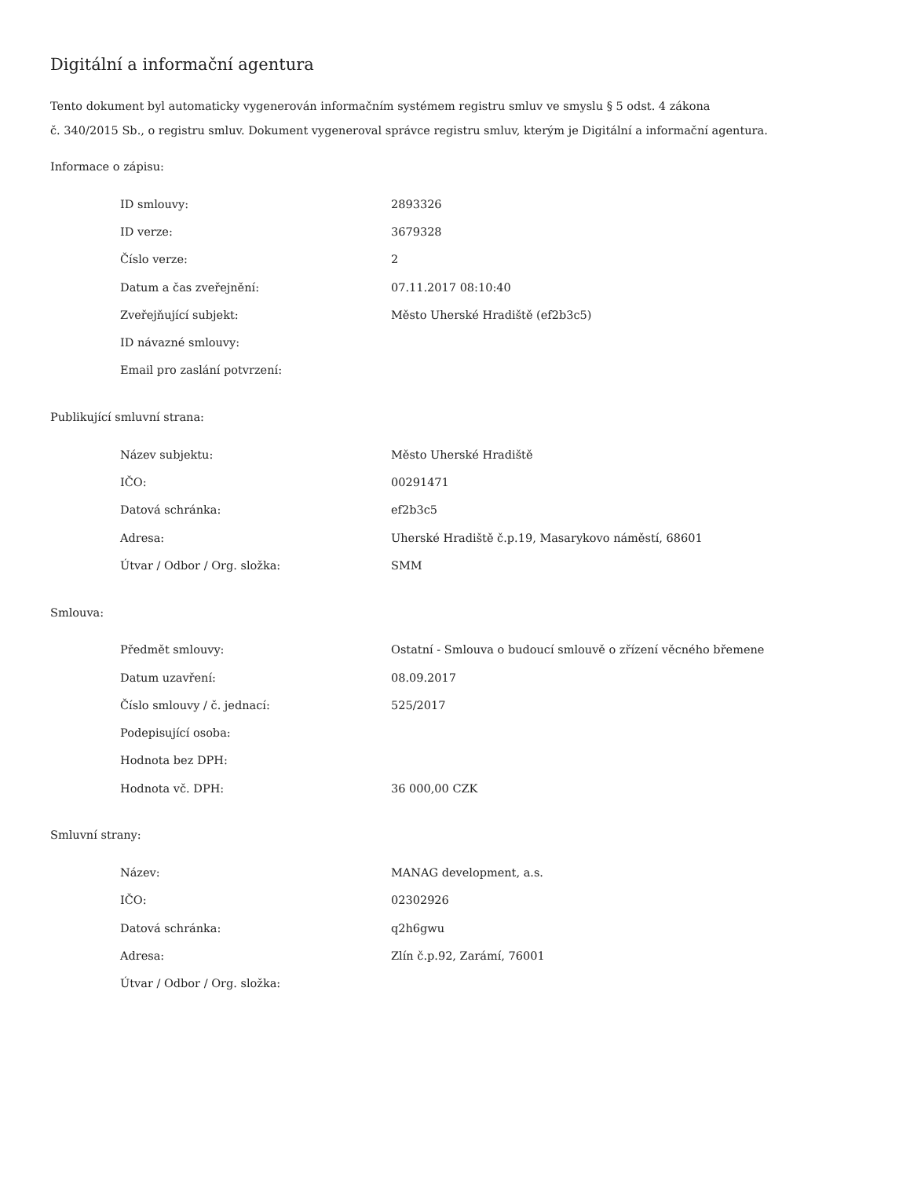Digitální a informační agentura
Tento dokument byl automaticky vygenerován informačním systémem registru smluv ve smyslu § 5 odst. 4 zákona
č. 340/2015 Sb., o registru smluv. Dokument vygeneroval správce registru smluv, kterým je Digitální a informační agentura.
Informace o zápisu:
| ID smlouvy: | 2893326 |
| ID verze: | 3679328 |
| Číslo verze: | 2 |
| Datum a čas zveřejnění: | 07.11.2017 08:10:40 |
| Zveřejňující subjekt: | Město Uherské Hradiště (ef2b3c5) |
| ID návazné smlouvy: | |
| Email pro zaslání potvrzení: | |
Publikující smluvní strana:
| Název subjektu: | Město Uherské Hradiště |
| IČO: | 00291471 |
| Datová schránka: | ef2b3c5 |
| Adresa: | Uherské Hradiště č.p.19, Masarykovo náměstí, 68601 |
| Útvar / Odbor / Org. složka: | SMM |
Smlouva:
| Předmět smlouvy: | Ostatní - Smlouva o budoucí smlouvě o zřízení věcného břemene |
| Datum uzavření: | 08.09.2017 |
| Číslo smlouvy / č. jednací: | 525/2017 |
| Podepisující osoba: | |
| Hodnota bez DPH: | |
| Hodnota vč. DPH: | 36 000,00 CZK |
Smluvní strany:
| Název: | MANAG development, a.s. |
| IČO: | 02302926 |
| Datová schránka: | q2h6gwu |
| Adresa: | Zlín č.p.92, Zarámí, 76001 |
| Útvar / Odbor / Org. složka: | |